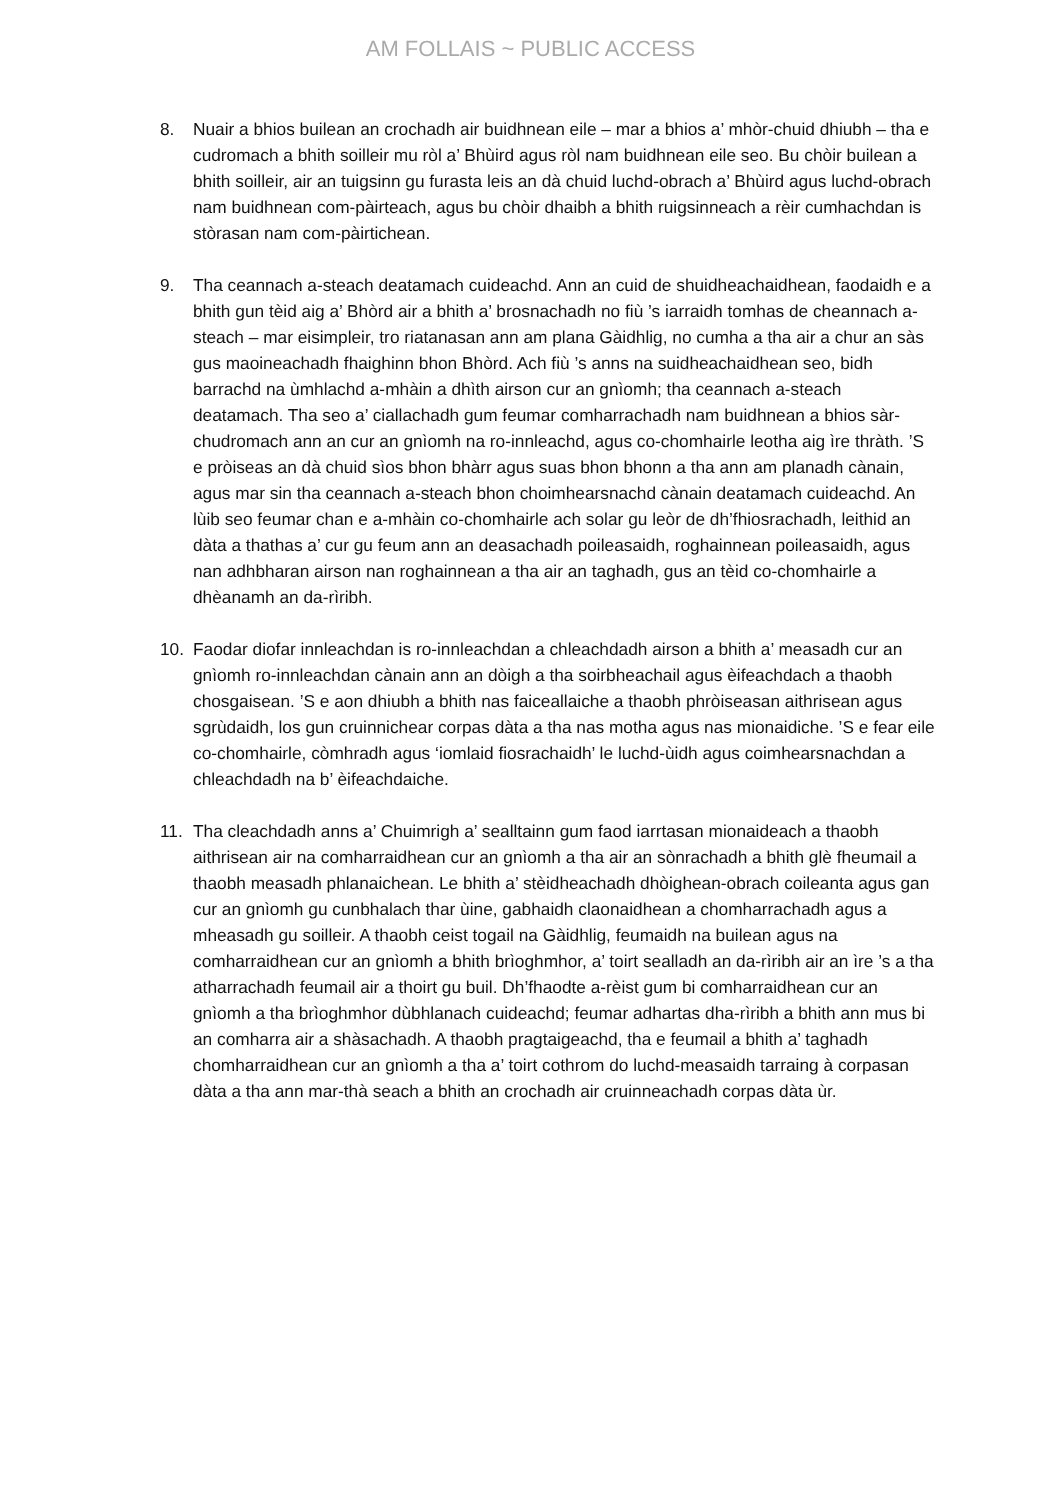AM FOLLAIS ~ PUBLIC ACCESS
8. Nuair a bhios builean an crochadh air buidhnean eile – mar a bhios a’ mhòr-chuid dhiubh – tha e cudromach a bhith soilleir mu ròl a’ Bhùird agus ròl nam buidhnean eile seo. Bu chòir builean a bhith soilleir, air an tuigsinn gu furasta leis an dà chuid luchd-obrach a’ Bhùird agus luchd-obrach nam buidhnean com-pàirteach, agus bu chòir dhaibh a bhith ruigsinneach a rèir cumhachdan is stòrasan nam com-pàirtichean.
9. Tha ceannach a-steach deatamach cuideachd. Ann an cuid de shuidheachaidhean, faodaidh e a bhith gun tèid aig a’ Bhòrd air a bhith a’ brosnachadh no fiù ’s iarraidh tomhas de cheannach a-steach – mar eisimpleir, tro riatanasan ann am plana Gàidhlig, no cumha a tha air a chur an sàs gus maoineachadh fhaighinn bhon Bhòrd. Ach fiù ’s anns na suidheachaidhean seo, bidh barrachd na ùmhlachd a-mhàin a dhìth airson cur an gnìomh; tha ceannach a-steach deatamach. Tha seo a’ ciallachadh gum feumar comharrachadh nam buidhnean a bhios sàr-chudromach ann an cur an gnìomh na ro-innleachd, agus co-chomhairle leotha aig ìre thràth. ’S e pròiseas an dà chuid sìos bhon bhàrr agus suas bhon bhonn a tha ann am planadh cànain, agus mar sin tha ceannach a-steach bhon choimhearsnachd cànain deatamach cuideachd. An lùib seo feumar chan e a-mhàin co-chomhairle ach solar gu leòr de dh’fhiosrachadh, leithid an dàta a thathas a’ cur gu feum ann an deasachadh poileasaidh, roghainnean poileasaidh, agus nan adhbharan airson nan roghainnean a tha air an taghadh, gus an tèid co-chomhairle a dhèanamh an da-rìribh.
10. Faodar diofar innleachdan is ro-innleachdan a chleachdadh airson a bhith a’ measadh cur an gnìomh ro-innleachdan cànain ann an dòigh a tha soirbheachail agus èifeachdach a thaobh chosgaisean. ’S e aon dhiubh a bhith nas faiceallaiche a thaobh phròiseasan aithrisean agus sgrùdaidh, los gun cruinnichear corpas dàta a tha nas motha agus nas mionaidiche. ’S e fear eile co-chomhairle, còmhradh agus ‘iomlaid fiosrachaidh’ le luchd-ùidh agus coimhearsnachdan a chleachdadh na b’ èifeachdaiche.
11. Tha cleachdadh anns a’ Chuimrigh a’ sealltainn gum faod iarrtasan mionaideach a thaobh aithrisean air na comharraidhean cur an gnìomh a tha air an sònrachadh a bhith glè fheumail a thaobh measadh phlanaichean. Le bhith a’ stèidheachadh dhòighean-obrach coileanta agus gan cur an gnìomh gu cunbhalach thar ùine, gabhaidh claonaidhean a chomharrachadh agus a mheasadh gu soilleir. A thaobh ceist togail na Gàidhlig, feumaidh na builean agus na comharraidhean cur an gnìomh a bhith brìoghmhor, a’ toirt sealladh an da-rìribh air an ìre ’s a tha atharrachadh feumail air a thoirt gu buil. Dh’fhaodte a-rèist gum bi comharraidhean cur an gnìomh a tha brìoghmhor dùbhlanach cuideachd; feumar adhartas dha-rìribh a bhith ann mus bi an comharra air a shàsachadh. A thaobh pragtaigeachd, tha e feumail a bhith a’ taghadh chomharraidhean cur an gnìomh a tha a’ toirt cothrom do luchd-measaidh tarraing à corpasan dàta a tha ann mar-thà seach a bhith an crochadh air cruinneachadh corpas dàta ùr.